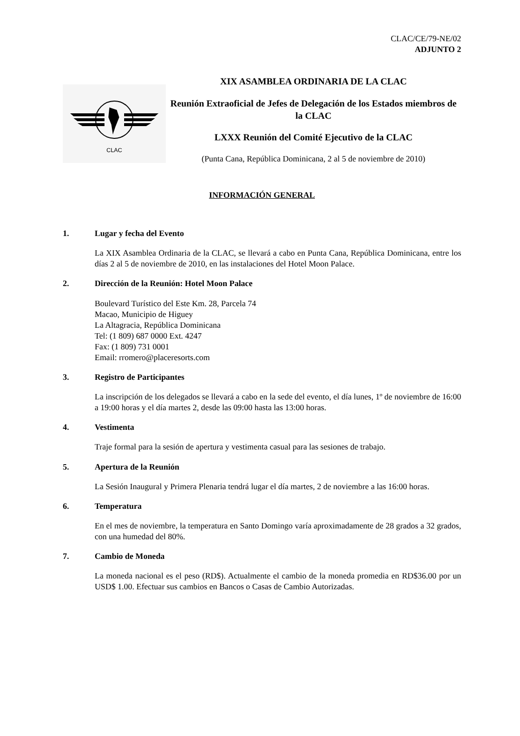CLAC/CE/79-NE/02
ADJUNTO 2
CLAC
XIX ASAMBLEA ORDINARIA DE LA CLAC
Reunión Extraoficial de Jefes de Delegación de los Estados miembros de la CLAC
LXXX Reunión del Comité Ejecutivo de la CLAC
(Punta Cana, República Dominicana, 2 al 5 de noviembre de 2010)
INFORMACIÓN GENERAL
1. Lugar y fecha del Evento
La XIX Asamblea Ordinaria de la CLAC, se llevará a cabo en Punta Cana, República Dominicana, entre los días 2 al 5 de noviembre de 2010, en las instalaciones del Hotel Moon Palace.
2. Dirección de la Reunión: Hotel Moon Palace
Boulevard Turístico del Este Km. 28, Parcela 74
Macao, Municipio de Higuey
La Altagracia, República Dominicana
Tel: (1 809) 687 0000 Ext. 4247
Fax: (1 809) 731 0001
Email: rromero@placeresorts.com
3. Registro de Participantes
La inscripción de los delegados se llevará a cabo en la sede del evento, el día lunes, 1º de noviembre de 16:00 a 19:00 horas y el día martes 2, desde las 09:00 hasta las 13:00 horas.
4. Vestimenta
Traje formal para la sesión de apertura y vestimenta casual para las sesiones de trabajo.
5. Apertura de la Reunión
La Sesión Inaugural y Primera Plenaria tendrá lugar el día martes, 2 de noviembre a las 16:00 horas.
6. Temperatura
En el mes de noviembre, la temperatura en Santo Domingo varía aproximadamente de 28 grados a 32 grados, con una humedad del 80%.
7. Cambio de Moneda
La moneda nacional es el peso (RD$). Actualmente el cambio de la moneda promedia en RD$36.00 por un USD$ 1.00. Efectuar sus cambios en Bancos o Casas de Cambio Autorizadas.